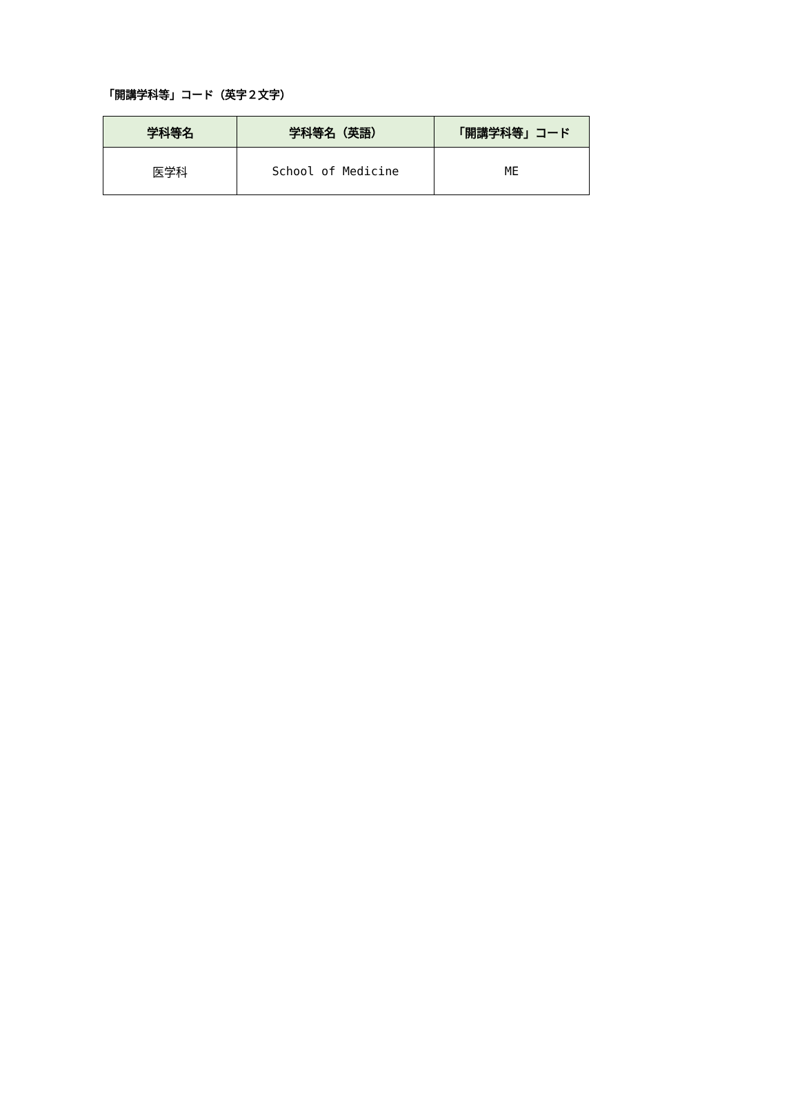「開講学科等」コード（英字２文字）
| 学科等名 | 学科等名（英語） | 「開講学科等」コード |
| --- | --- | --- |
| 医学科 | School of Medicine | ME |